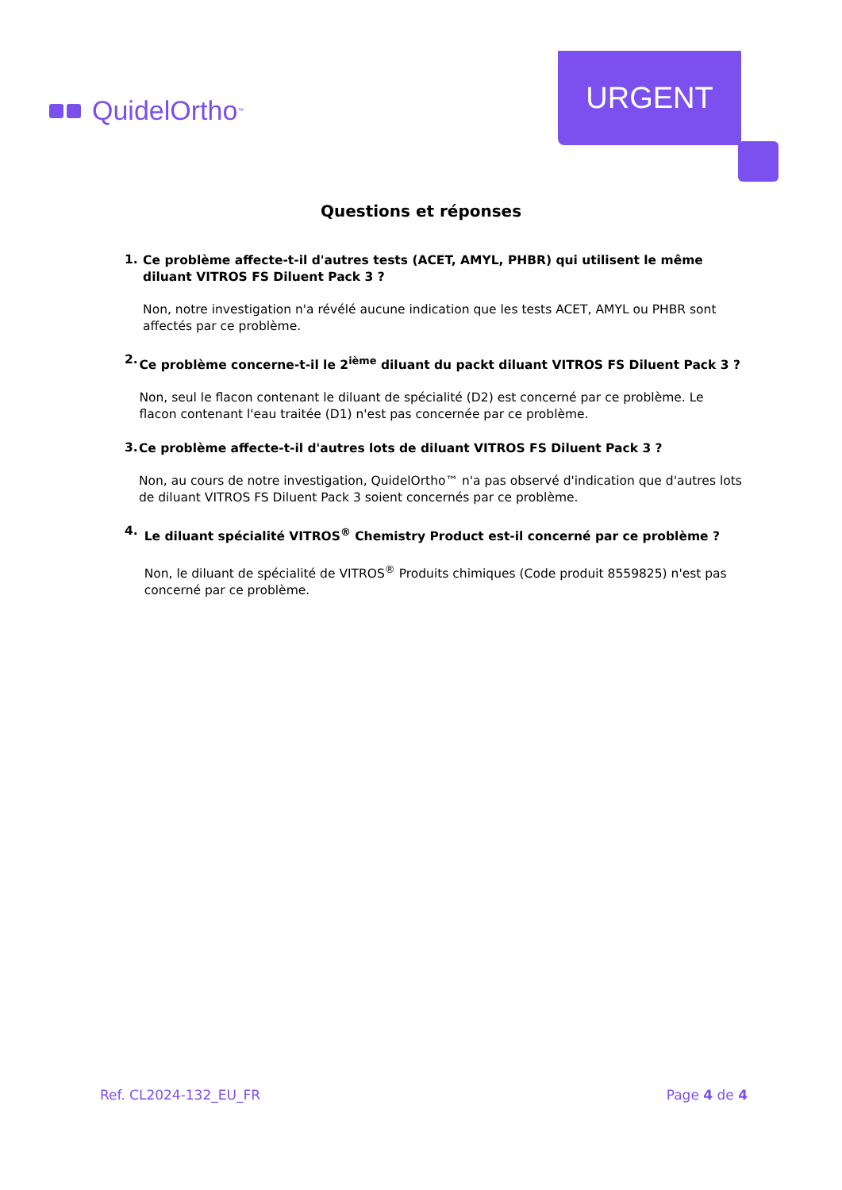QuidelOrtho<sup>™</sup>
URGENT
Questions et réponses
1.
Ce problème affecte-t-il d'autres tests (ACET, AMYL, PHBR) qui utilisent le même diluant VITROS FS Diluent Pack 3 ?
Non, notre investigation n'a révélé aucune indication que les tests ACET, AMYL ou PHBR sont affectés par ce problème.
2.
Ce problème concerne-t-il le 2<sup>ième</sup> diluant du packt diluant VITROS FS Diluent Pack 3 ?
Non, seul le flacon contenant le diluant de spécialité (D2) est concerné par ce problème. Le flacon contenant l'eau traitée (D1) n'est pas concernée par ce problème.
3.
Ce problème affecte-t-il d'autres lots de diluant VITROS FS Diluent Pack 3 ?
Non, au cours de notre investigation, QuidelOrtho™ n'a pas observé d'indication que d'autres lots de diluant VITROS FS Diluent Pack 3 soient concernés par ce problème.
4.
Le diluant spécialité VITROS<sup>®</sup> Chemistry Product est-il concerné par ce problème ?
Non, le diluant de spécialité de VITROS<sup>®</sup> Produits chimiques (Code produit 8559825) n'est pas concerné par ce problème.
Ref. CL2024-132_EU_FR Page 4 de 4